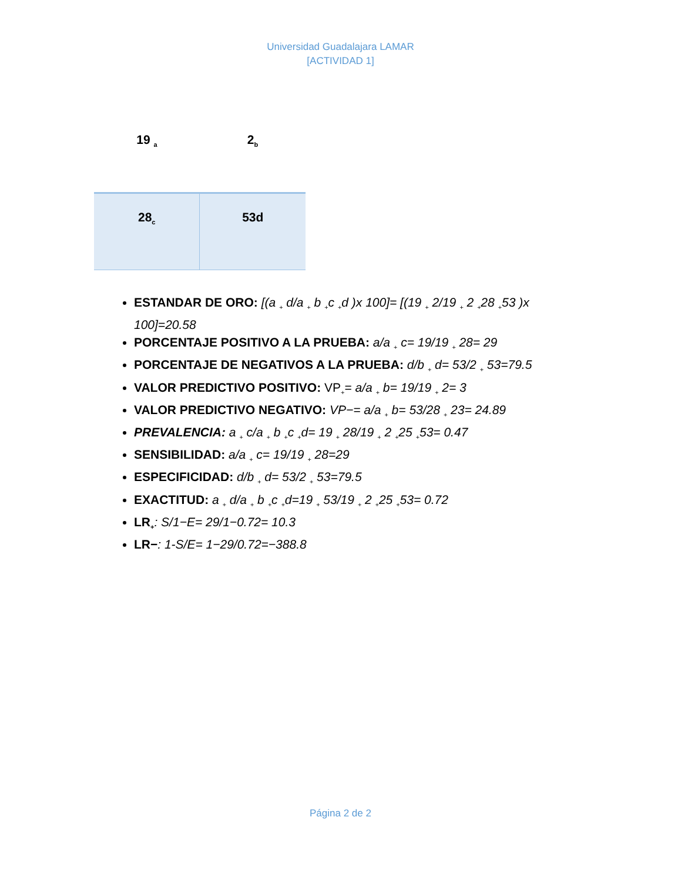Universidad Guadalajara LAMAR
[ACTIVIDAD 1]
| 19 <sub>a</sub> | 2<sub>b</sub> |
| 28<sub>c</sub> | 53d |
ESTANDAR DE ORO: [(a <sub>+</sub> d/a <sub>+</sub> b <sub>+</sub>c <sub>+</sub>d )x 100]= [(19 <sub>+</sub> 2/19 <sub>+</sub> 2 <sub>+</sub>28 <sub>+</sub>53 )x 100]=20.58
PORCENTAJE POSITIVO A LA PRUEBA: a/a <sub>+</sub> c= 19/19 <sub>+</sub> 28= 29
PORCENTAJE DE NEGATIVOS A LA PRUEBA: d/b <sub>+</sub> d= 53/2 <sub>+</sub> 53=79.5
VALOR PREDICTIVO POSITIVO: VP<sub>+</sub>= a/a <sub>+</sub> b= 19/19 <sub>+</sub> 2= 3
VALOR PREDICTIVO NEGATIVO: VP−= a/a <sub>+</sub> b= 53/28 <sub>+</sub> 23= 24.89
PREVALENCIA: a <sub>+</sub> c/a <sub>+</sub> b <sub>+</sub>c <sub>+</sub>d= 19 <sub>+</sub> 28/19 <sub>+</sub> 2 <sub>+</sub>25 <sub>+</sub>53= 0.47
SENSIBILIDAD: a/a <sub>+</sub> c= 19/19 <sub>+</sub> 28=29
ESPECIFICIDAD: d/b <sub>+</sub> d= 53/2 <sub>+</sub> 53=79.5
EXACTITUD: a <sub>+</sub> d/a <sub>+</sub> b <sub>+</sub>c <sub>+</sub>d=19 <sub>+</sub> 53/19 <sub>+</sub> 2 <sub>+</sub>25 <sub>+</sub>53= 0.72
LR<sub>+</sub>: S/1−E= 29/1−0.72= 10.3
LR−: 1-S/E= 1−29/0.72=−388.8
Página 2 de 2